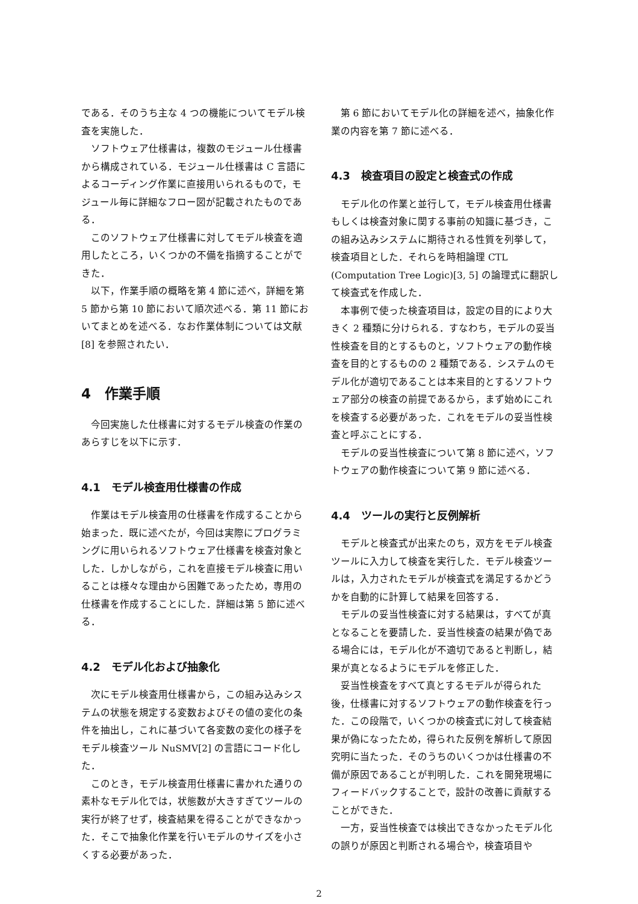である．そのうち主な 4 つの機能についてモデル検査を実施した．
ソフトウェア仕様書は，複数のモジュール仕様書から構成されている．モジュール仕様書は C 言語によるコーディング作業に直接用いられるもので，モジュール毎に詳細なフロー図が記載されたものである．
このソフトウェア仕様書に対してモデル検査を適用したところ，いくつかの不備を指摘することができた．
以下，作業手順の概略を第 4 節に述べ，詳細を第 5 節から第 10 節において順次述べる．第 11 節においてまとめを述べる．なお作業体制については文献 [8] を参照されたい．
4　作業手順
今回実施した仕様書に対するモデル検査の作業のあらすじを以下に示す．
4.1　モデル検査用仕様書の作成
作業はモデル検査用の仕様書を作成することから始まった．既に述べたが，今回は実際にプログラミングに用いられるソフトウェア仕様書を検査対象とした．しかしながら，これを直接モデル検査に用いることは様々な理由から困難であったため，専用の仕様書を作成することにした．詳細は第 5 節に述べる．
4.2　モデル化および抽象化
次にモデル検査用仕様書から，この組み込みシステムの状態を規定する変数およびその値の変化の条件を抽出し，これに基づいて各変数の変化の様子をモデル検査ツール NuSMV[2] の言語にコード化した．
このとき，モデル検査用仕様書に書かれた通りの素朴なモデル化では，状態数が大きすぎてツールの実行が終了せず，検査結果を得ることができなかった．そこで抽象化作業を行いモデルのサイズを小さくする必要があった．
第 6 節においてモデル化の詳細を述べ，抽象化作業の内容を第 7 節に述べる．
4.3　検査項目の設定と検査式の作成
モデル化の作業と並行して，モデル検査用仕様書もしくは検査対象に関する事前の知識に基づき，この組み込みシステムに期待される性質を列挙して，検査項目とした．それらを時相論理 CTL (Computation Tree Logic)[3, 5] の論理式に翻訳して検査式を作成した．
本事例で使った検査項目は，設定の目的により大きく 2 種類に分けられる．すなわち，モデルの妥当性検査を目的とするものと，ソフトウェアの動作検査を目的とするものの 2 種類である．システムのモデル化が適切であることは本来目的とするソフトウェア部分の検査の前提であるから，まず始めにこれを検査する必要があった．これをモデルの妥当性検査と呼ぶことにする．
モデルの妥当性検査について第 8 節に述べ，ソフトウェアの動作検査について第 9 節に述べる．
4.4　ツールの実行と反例解析
モデルと検査式が出来たのち，双方をモデル検査ツールに入力して検査を実行した．モデル検査ツールは，入力されたモデルが検査式を満足するかどうかを自動的に計算して結果を回答する．
モデルの妥当性検査に対する結果は，すべてが真となることを要請した．妥当性検査の結果が偽である場合には，モデル化が不適切であると判断し，結果が真となるようにモデルを修正した．
妥当性検査をすべて真とするモデルが得られた後，仕様書に対するソフトウェアの動作検査を行った．この段階で，いくつかの検査式に対して検査結果が偽になったため，得られた反例を解析して原因究明に当たった．そのうちのいくつかは仕様書の不備が原因であることが判明した．これを開発現場にフィードバックすることで，設計の改善に貢献することができた．
一方，妥当性検査では検出できなかったモデル化の誤りが原因と判断される場合や，検査項目や
2